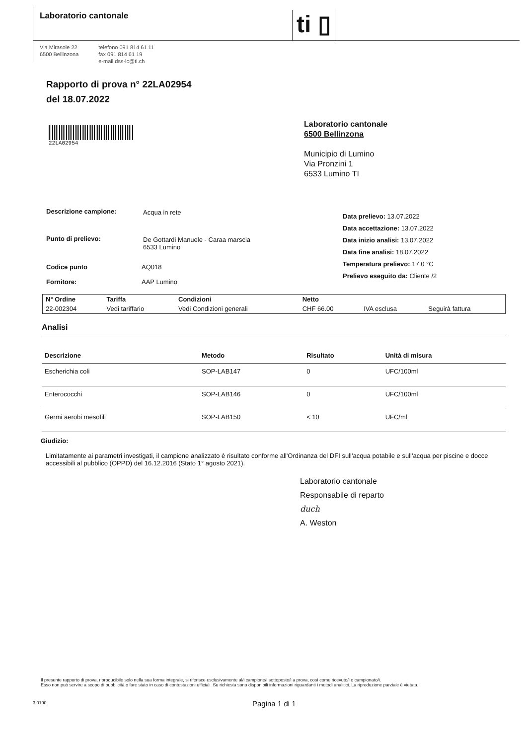Laboratorio cantonale ti ▯
Via Mirasole 22
6500 Bellinzona
telefono 091 814 61 11
fax 091 814 61 19
e-mail dss-lc@ti.ch
Rapporto di prova n° 22LA02954
del 18.07.2022
22LA02954
Laboratorio cantonale
6500 Bellinzona
Municipio di Lumino
Via Pronzini 1
6533 Lumino TI
Descrizione campione: Acqua in rete
Punto di prelievo:
De Gottardi Manuele - Caraa marscia
6533 Lumino
Codice punto AQ018
Fornitore: AAP Lumino
Data prelievo: 13.07.2022
Data accettazione: 13.07.2022
Data inizio analisi: 13.07.2022
Data fine analisi: 18.07.2022
Temperatura prelievo: 17.0 °C
Prelievo eseguito da: Cliente /2
| N° Ordine | Tariffa | Condizioni | Netto | | |
| 22-002304 | Vedi tariffario | Vedi Condizioni generali | CHF 66.00 | IVA esclusa | Seguirà fattura |
Analisi
| Descrizione | Metodo | Risultato | Unità di misura |
| --- | --- | --- | --- |
| Escherichia coli | SOP-LAB147 | 0 | UFC/100ml |
| Enterococchi | SOP-LAB146 | 0 | UFC/100ml |
| Germi aerobi mesofili | SOP-LAB150 | < 10 | UFC/ml |
Giudizio:
Limitatamente ai parametri investigati, il campione analizzato è risultato conforme all'Ordinanza del DFI sull'acqua potabile e sull'acqua per piscine e docce accessibili al pubblico (OPPD) del 16.12.2016 (Stato 1° agosto 2021).
Laboratorio cantonale
Responsabile di reparto
duch
A. Weston
Il presente rapporto di prova, riproducibile solo nella sua forma integrale, si riferisce esclusivamente al/i campione/i sottoposto/i a prova, così come ricevuto/i o campionato/i.
Esso non può servire a scopo di pubblicità o fare stato in caso di contestazioni ufficiali. Su richiesta sono disponibili informazioni riguardanti i metodi analitici. La riproduzione parziale è vietata.
3.0190 Pagina 1 di 1